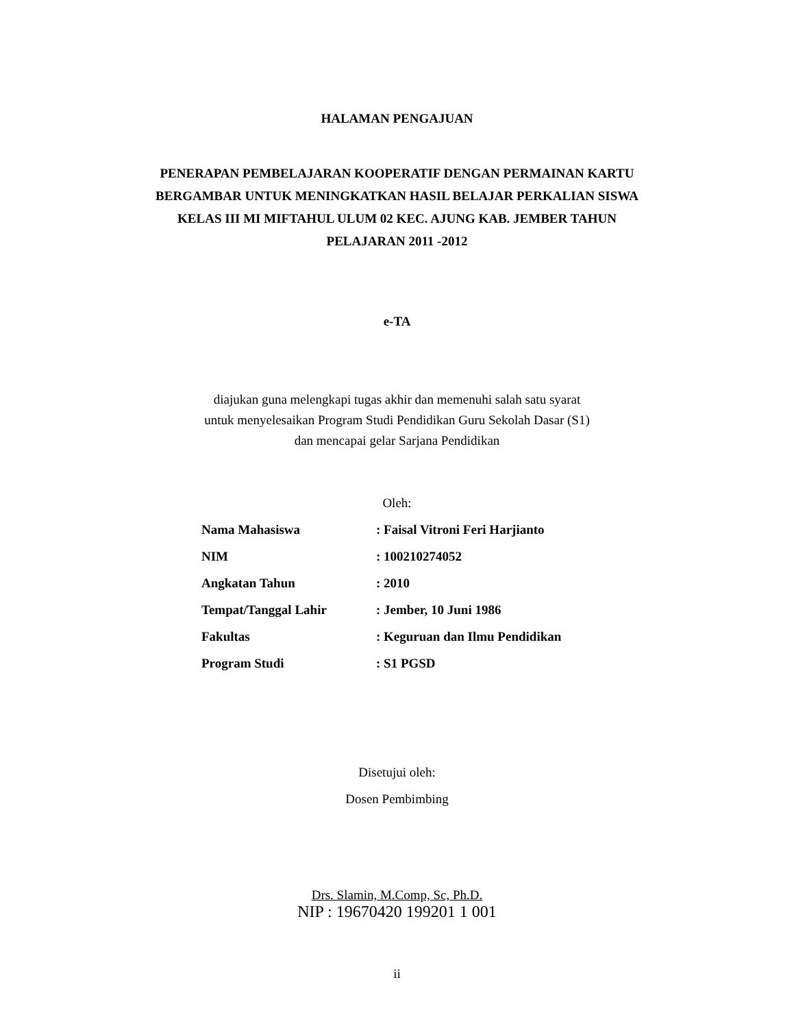HALAMAN PENGAJUAN
PENERAPAN PEMBELAJARAN KOOPERATIF DENGAN PERMAINAN KARTU BERGAMBAR UNTUK MENINGKATKAN HASIL BELAJAR PERKALIAN SISWA KELAS III MI MIFTAHUL ULUM 02 KEC. AJUNG KAB. JEMBER TAHUN PELAJARAN 2011 -2012
e-TA
diajukan guna melengkapi tugas akhir dan memenuhi salah satu syarat
untuk menyelesaikan Program Studi Pendidikan Guru Sekolah Dasar (S1)
dan mencapai gelar Sarjana Pendidikan
Oleh:
| Nama Mahasiswa | : Faisal Vitroni Feri Harjianto |
| NIM | : 100210274052 |
| Angkatan Tahun | : 2010 |
| Tempat/Tanggal Lahir | : Jember, 10 Juni 1986 |
| Fakultas | : Keguruan dan Ilmu Pendidikan |
| Program Studi | : S1 PGSD |
Disetujui oleh:
Dosen Pembimbing
Drs. Slamin, M.Comp, Sc, Ph.D.
NIP : 19670420 199201 1 001
ii